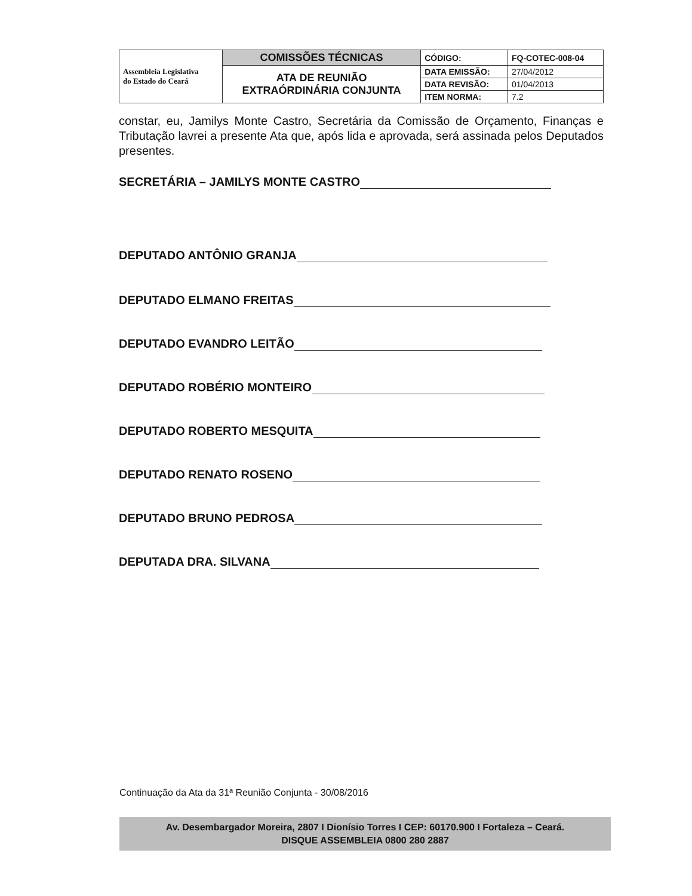| Assembleia Legislativa do Estado do Ceará | COMISSÕES TÉCNICAS | CÓDIGO: | FQ-COTEC-008-04 |
| | ATA DE REUNIÃO EXTRAÓRDINÁRIA CONJUNTA | DATA EMISSÃO: | 27/04/2012 |
| | | DATA REVISÃO: | 01/04/2013 |
| | | ITEM NORMA: | 7.2 |
constar, eu, Jamilys Monte Castro, Secretária da Comissão de Orçamento, Finanças e Tributação lavrei a presente Ata que, após lida e aprovada, será assinada pelos Deputados presentes.
SECRETÁRIA – JAMILYS MONTE CASTRO
DEPUTADO ANTÔNIO GRANJA
DEPUTADO ELMANO FREITAS
DEPUTADO EVANDRO LEITÃO
DEPUTADO ROBÉRIO MONTEIRO
DEPUTADO ROBERTO MESQUITA
DEPUTADO RENATO ROSENO
DEPUTADO BRUNO PEDROSA
DEPUTADA DRA. SILVANA
Continuação da Ata da 31ª Reunião Conjunta - 30/08/2016
Av. Desembargador Moreira, 2807 I Dionísio Torres I CEP: 60170.900 I Fortaleza – Ceará.
DISQUE ASSEMBLEIA 0800 280 2887